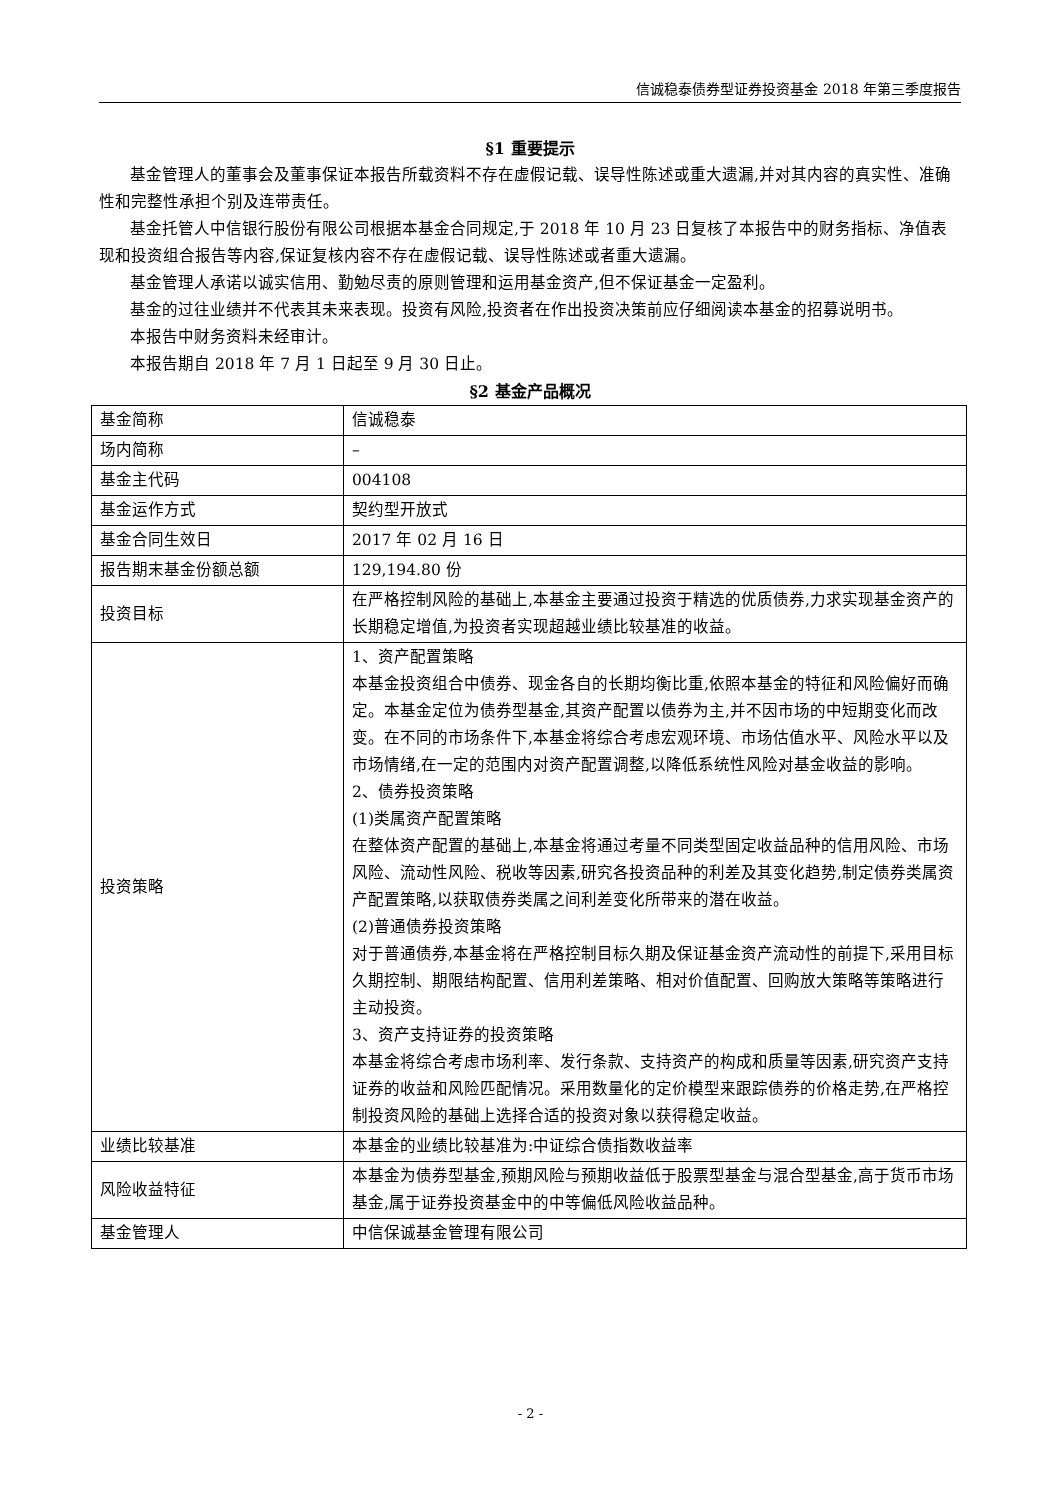信诚稳泰债券型证券投资基金 2018 年第三季度报告
§1 重要提示
基金管理人的董事会及董事保证本报告所载资料不存在虚假记载、误导性陈述或重大遗漏,并对其内容的真实性、准确性和完整性承担个别及连带责任。
基金托管人中信银行股份有限公司根据本基金合同规定,于 2018 年 10 月 23 日复核了本报告中的财务指标、净值表现和投资组合报告等内容,保证复核内容不存在虚假记载、误导性陈述或者重大遗漏。
基金管理人承诺以诚实信用、勤勉尽责的原则管理和运用基金资产,但不保证基金一定盈利。
基金的过往业绩并不代表其未来表现。投资有风险,投资者在作出投资决策前应仔细阅读本基金的招募说明书。
本报告中财务资料未经审计。
本报告期自 2018 年 7 月 1 日起至 9 月 30 日止。
§2 基金产品概况
| 基金简称 | 信诚稳泰 |
| 场内简称 | – |
| 基金主代码 | 004108 |
| 基金运作方式 | 契约型开放式 |
| 基金合同生效日 | 2017 年 02 月 16 日 |
| 报告期末基金份额总额 | 129,194.80 份 |
| 投资目标 | 在严格控制风险的基础上,本基金主要通过投资于精选的优质债券,力求实现基金资产的长期稳定增值,为投资者实现超越业绩比较基准的收益。 |
| 投资策略 | 1、资产配置策略 本基金投资组合中债券、现金各自的长期均衡比重,依照本基金的特征和风险偏好而确定。本基金定位为债券型基金,其资产配置以债券为主,并不因市场的中短期变化而改变。在不同的市场条件下,本基金将综合考虑宏观环境、市场估值水平、风险水平以及市场情绪,在一定的范围内对资产配置调整,以降低系统性风险对基金收益的影响。 2、债券投资策略 (1)类属资产配置策略 在整体资产配置的基础上,本基金将通过考量不同类型固定收益品种的信用风险、市场风险、流动性风险、税收等因素,研究各投资品种的利差及其变化趋势,制定债券类属资产配置策略,以获取债券类属之间利差变化所带来的潜在收益。 (2)普通债券投资策略 对于普通债券,本基金将在严格控制目标久期及保证基金资产流动性的前提下,采用目标久期控制、期限结构配置、信用利差策略、相对价值配置、回购放大策略等策略进行主动投资。 3、资产支持证券的投资策略 本基金将综合考虑市场利率、发行条款、支持资产的构成和质量等因素,研究资产支持证券的收益和风险匹配情况。采用数量化的定价模型来跟踪债券的价格走势,在严格控制投资风险的基础上选择合适的投资对象以获得稳定收益。 |
| 业绩比较基准 | 本基金的业绩比较基准为:中证综合债指数收益率 |
| 风险收益特征 | 本基金为债券型基金,预期风险与预期收益低于股票型基金与混合型基金,高于货币市场基金,属于证券投资基金中的中等偏低风险收益品种。 |
| 基金管理人 | 中信保诚基金管理有限公司 |
- 2 -